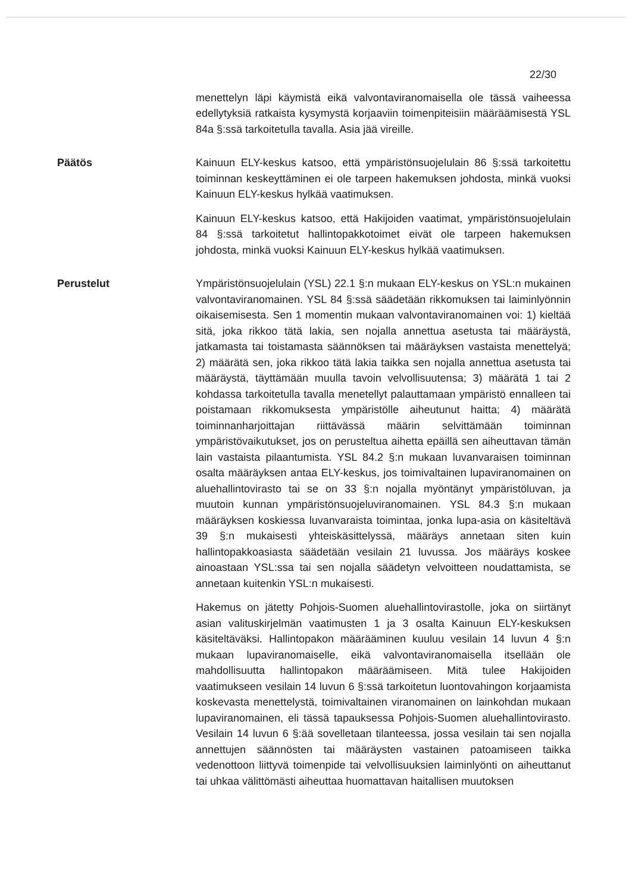22/30
menettelyn läpi käymistä eikä valvontaviranomaisella ole tässä vaiheessa edellytyksiä ratkaista kysymystä korjaaviin toimenpiteisiin määräämisestä YSL 84a §:ssä tarkoitetulla tavalla. Asia jää vireille.
Päätös Kainuun ELY-keskus katsoo, että ympäristönsuojelulain 86 §:ssä tarkoitettu toiminnan keskeyttäminen ei ole tarpeen hakemuksen johdosta, minkä vuoksi Kainuun ELY-keskus hylkää vaatimuksen.
Kainuun ELY-keskus katsoo, että Hakijoiden vaatimat, ympäristönsuojelulain 84 §:ssä tarkoitetut hallintopakkotoimet eivät ole tarpeen hakemuksen johdosta, minkä vuoksi Kainuun ELY-keskus hylkää vaatimuksen.
Perustelut Ympäristönsuojelulain (YSL) 22.1 §:n mukaan ELY-keskus on YSL:n mukainen valvontaviranomainen. YSL 84 §:ssä säädetään rikkomuksen tai laiminlyönnin oikaisemisesta. Sen 1 momentin mukaan valvontaviranomainen voi: 1) kieltää sitä, joka rikkoo tätä lakia, sen nojalla annettua asetusta tai määräystä, jatkamasta tai toistamasta säännöksen tai määräyksen vastaista menettelyä; 2) määrätä sen, joka rikkoo tätä lakia taikka sen nojalla annettua asetusta tai määräystä, täyttämään muulla tavoin velvollisuutensa; 3) määrätä 1 tai 2 kohdassa tarkoitetulla tavalla menetellyt palauttamaan ympäristö ennalleen tai poistamaan rikkomuksesta ympäristölle aiheutunut haitta; 4) määrätä toiminnanharjoittajan riittävässä määrin selvittämään toiminnan ympäristövaikutukset, jos on perusteltua aihetta epäillä sen aiheuttavan tämän lain vastaista pilaantumista. YSL 84.2 §:n mukaan luvanvaraisen toiminnan osalta määräyksen antaa ELY-keskus, jos toimivaltainen lupaviranomainen on aluehallintovirasto tai se on 33 §:n nojalla myöntänyt ympäristöluvan, ja muutoin kunnan ympäristönsuojeluviranomainen. YSL 84.3 §:n mukaan määräyksen koskiessa luvanvaraista toimintaa, jonka lupa-asia on käsiteltävä 39 §:n mukaisesti yhteiskäsittelyssä, määräys annetaan siten kuin hallintopakkoasiasta säädetään vesilain 21 luvussa. Jos määräys koskee ainoastaan YSL:ssa tai sen nojalla säädetyn velvoitteen noudattamista, se annetaan kuitenkin YSL:n mukaisesti.
Hakemus on jätetty Pohjois-Suomen aluehallintovirastolle, joka on siirtänyt asian valituskirjelmän vaatimusten 1 ja 3 osalta Kainuun ELY-keskuksen käsiteltäväksi. Hallintopakon määrääminen kuuluu vesilain 14 luvun 4 §:n mukaan lupaviranomaiselle, eikä valvontaviranomaisella itsellään ole mahdollisuutta hallintopakon määräämiseen. Mitä tulee Hakijoiden vaatimukseen vesilain 14 luvun 6 §:ssä tarkoitetun luontovahingon korjaamista koskevasta menettelystä, toimivaltainen viranomainen on lainkohdan mukaan lupaviranomainen, eli tässä tapauksessa Pohjois-Suomen aluehallintovirasto. Vesilain 14 luvun 6 §:ää sovelletaan tilanteessa, jossa vesilain tai sen nojalla annettujen säännösten tai määräysten vastainen patoamiseen taikka vedenottoon liittyvä toimenpide tai velvollisuuksien laiminlyönti on aiheuttanut tai uhkaa välittömästi aiheuttaa huomattavan haitallisen muutoksen